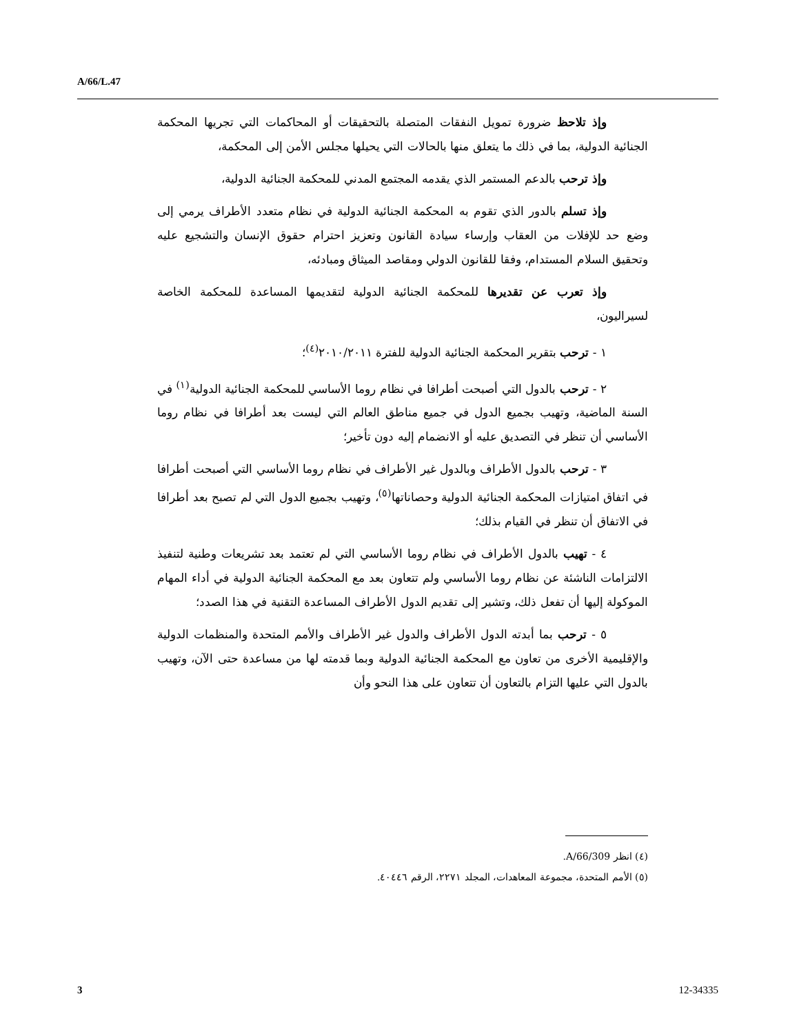A/66/L.47
وإذ تلاحظ ضرورة تمويل النفقات المتصلة بالتحقيقات أو المحاكمات التي تجريها المحكمة الجنائية الدولية، بما في ذلك ما يتعلق منها بالحالات التي يحيلها مجلس الأمن إلى المحكمة،
وإذ ترحب بالدعم المستمر الذي يقدمه المجتمع المدني للمحكمة الجنائية الدولية،
وإذ تسلم بالدور الذي تقوم به المحكمة الجنائية الدولية في نظام متعدد الأطراف يرمي إلى وضع حد للإفلات من العقاب وإرساء سيادة القانون وتعزيز احترام حقوق الإنسان والتشجيع عليه وتحقيق السلام المستدام، وفقا للقانون الدولي ومقاصد الميثاق ومبادئه،
وإذ تعرب عن تقديرها للمحكمة الجنائية الدولية لتقديمها المساعدة للمحكمة الخاصة لسيراليون،
١ - ترحب بتقرير المحكمة الجنائية الدولية للفترة ٢٠١٠/٢٠١١<sup>(٤)</sup>؛
٢ - ترحب بالدول التي أصبحت أطرافا في نظام روما الأساسي للمحكمة الجنائية الدولية<sup>(١)</sup> في السنة الماضية، وتهيب بجميع الدول في جميع مناطق العالم التي ليست بعد أطرافا في نظام روما الأساسي أن تنظر في التصديق عليه أو الانضمام إليه دون تأخير؛
٣ - ترحب بالدول الأطراف وبالدول غير الأطراف في نظام روما الأساسي التي أصبحت أطرافا في اتفاق امتيازات المحكمة الجنائية الدولية وحصاناتها<sup>(٥)</sup>، وتهيب بجميع الدول التي لم تصبح بعد أطرافا في الاتفاق أن تنظر في القيام بذلك؛
٤ - تهيب بالدول الأطراف في نظام روما الأساسي التي لم تعتمد بعد تشريعات وطنية لتنفيذ الالتزامات الناشئة عن نظام روما الأساسي ولم تتعاون بعد مع المحكمة الجنائية الدولية في أداء المهام الموكولة إليها أن تفعل ذلك، وتشير إلى تقديم الدول الأطراف المساعدة التقنية في هذا الصدد؛
٥ - ترحب بما أبدته الدول الأطراف والدول غير الأطراف والأمم المتحدة والمنظمات الدولية والإقليمية الأخرى من تعاون مع المحكمة الجنائية الدولية وبما قدمته لها من مساعدة حتى الآن، وتهيب بالدول التي عليها التزام بالتعاون أن تتعاون على هذا النحو وأن
(٤) انظر A/66/309.
(٥) الأمم المتحدة، مجموعة المعاهدات، المجلد ٢٢٧١، الرقم ٤٠٤٤٦.
3 12-34335